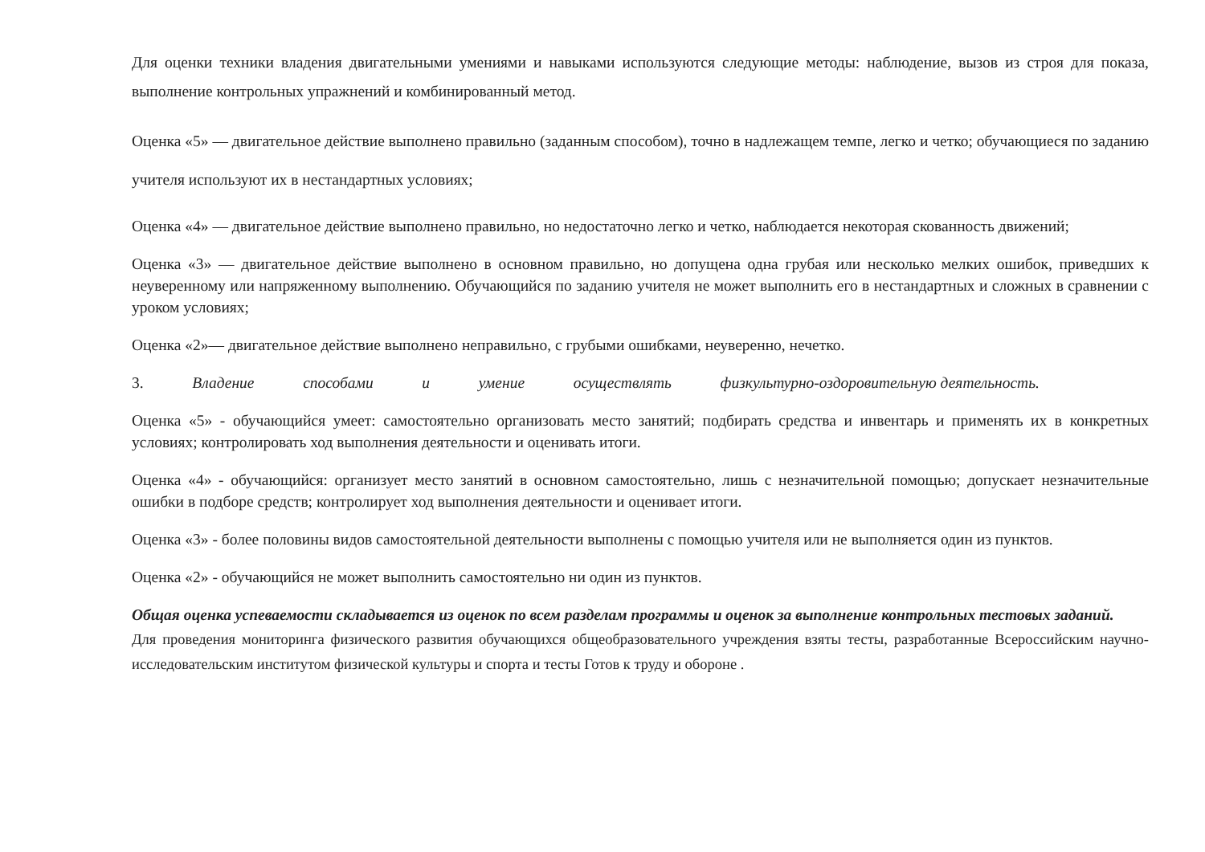Для оценки техники владения двигательными умениями и навыками используются следующие методы: наблюдение, вызов из строя для показа, выполнение контрольных упражнений и комбинированный метод.
Оценка «5» — двигательное действие выполнено правильно (заданным способом), точно в надлежащем темпе, легко и четко; обучающиеся по заданию учителя используют их в нестандартных условиях;
Оценка «4» — двигательное действие выполнено правильно, но недостаточно легко и четко, наблюдается некоторая скованность движений;
Оценка «3» — двигательное действие выполнено в основном правильно, но допущена одна грубая или несколько мелких ошибок, приведших к неуверенному или напряженному выполнению. Обучающийся по заданию учителя не может выполнить его в нестандартных и сложных в сравнении с уроком условиях;
Оценка «2»— двигательное действие выполнено неправильно, с грубыми ошибками, неуверенно, нечетко.
3. Владение способами и умение осуществлять физкультурно-оздоровительную деятельность.
Оценка «5» - обучающийся умеет: самостоятельно организовать место занятий; подбирать средства и инвентарь и применять их в конкретных условиях; контролировать ход выполнения деятельности и оценивать итоги.
Оценка «4» - обучающийся: организует место занятий в основном самостоятельно, лишь с незначительной помощью; допускает незначительные ошибки в подборе средств; контролирует ход выполнения деятельности и оценивает итоги.
Оценка «3» - более половины видов самостоятельной деятельности выполнены с помощью учителя или не выполняется один из пунктов.
Оценка «2» - обучающийся не может выполнить самостоятельно ни один из пунктов.
Общая оценка успеваемости складывается из оценок по всем разделам программы и оценок за выполнение контрольных тестовых заданий.
Для проведения мониторинга физического развития обучающихся общеобразовательного учреждения взяты тесты, разработанные Всероссийским научно-исследовательским институтом физической культуры и спорта и тесты Готов к труду и обороне .